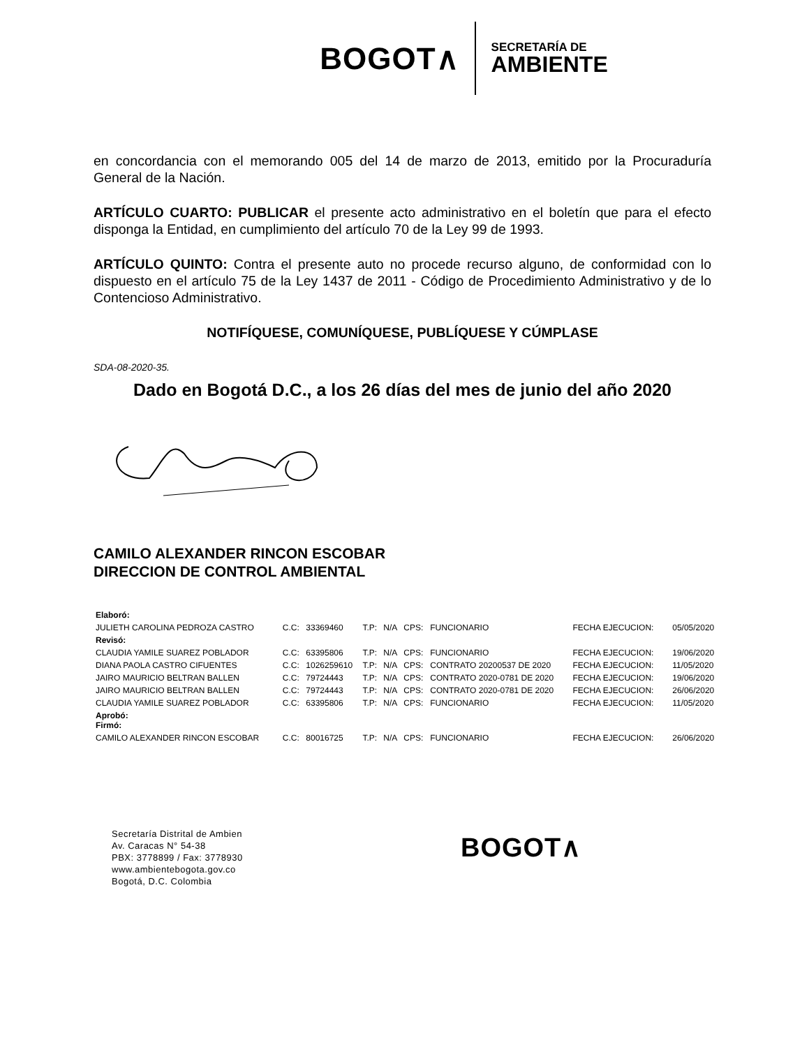BOGOT∧
SECRETARÍA DE
AMBIENTE
en concordancia con el memorando 005 del 14 de marzo de 2013, emitido por la Procuraduría General de la Nación.
ARTÍCULO CUARTO: PUBLICAR el presente acto administrativo en el boletín que para el efecto disponga la Entidad, en cumplimiento del artículo 70 de la Ley 99 de 1993.
ARTÍCULO QUINTO: Contra el presente auto no procede recurso alguno, de conformidad con lo dispuesto en el artículo 75 de la Ley 1437 de 2011 - Código de Procedimiento Administrativo y de lo Contencioso Administrativo.
NOTIFÍQUESE, COMUNÍQUESE, PUBLÍQUESE Y CÚMPLASE
SDA-08-2020-35.
Dado en Bogotá D.C., a los 26 días del mes de junio del año 2020
CAMILO ALEXANDER RINCON ESCOBAR
DIRECCION DE CONTROL AMBIENTAL
| Elaboró: | | | | | | | | | |
| JULIETH CAROLINA PEDROZA CASTRO | C.C: | 33369460 | T.P: | N/A | CPS: | FUNCIONARIO | FECHA EJECUCION: | | 05/05/2020 |
| Revisó: | | | | | | | | | |
| CLAUDIA YAMILE SUAREZ POBLADOR | C.C: | 63395806 | T.P: | N/A | CPS: | FUNCIONARIO | FECHA EJECUCION: | | 19/06/2020 |
| DIANA PAOLA CASTRO CIFUENTES | C.C: | 1026259610 | T.P: | N/A | CPS: | CONTRATO 20200537 DE 2020 | FECHA EJECUCION: | | 11/05/2020 |
| JAIRO MAURICIO BELTRAN BALLEN | C.C: | 79724443 | T.P: | N/A | CPS: | CONTRATO 2020-0781 DE 2020 | FECHA EJECUCION: | | 19/06/2020 |
| JAIRO MAURICIO BELTRAN BALLEN | C.C: | 79724443 | T.P: | N/A | CPS: | CONTRATO 2020-0781 DE 2020 | FECHA EJECUCION: | | 26/06/2020 |
| CLAUDIA YAMILE SUAREZ POBLADOR | C.C: | 63395806 | T.P: | N/A | CPS: | FUNCIONARIO | FECHA EJECUCION: | | 11/05/2020 |
| Aprobó: Firmó: | | | | | | | | | |
| CAMILO ALEXANDER RINCON ESCOBAR | C.C: | 80016725 | T.P: | N/A | CPS: | FUNCIONARIO | FECHA EJECUCION: | | 26/06/2020 |
Secretaría Distrital de Ambien
Av. Caracas N° 54-38
PBX: 3778899 / Fax: 3778930
www.ambientebogota.gov.co
Bogotá, D.C. Colombia
BOGOT∧